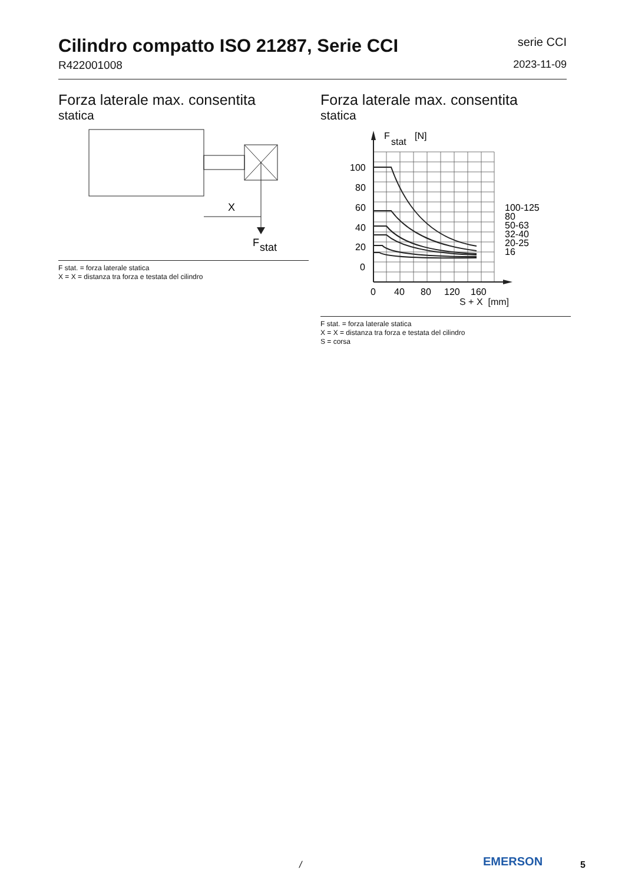Cilindro compatto ISO 21287, Serie CCI
R422001008
serie CCI
2023-11-09
Forza laterale max. consentita
statica
X
F
stat
F stat. = forza laterale statica
X = X = distanza tra forza e testata del cilindro
Forza laterale max. consentita
statica
100
80
60
40
20
0
0
40
80
120
160
F
stat
[N]
100-125
80
50-63
32-40
20-25
16
S + X [mm]
F stat. = forza laterale statica
X = X = distanza tra forza e testata del cilindro
S = corsa
/ EMERSON 5